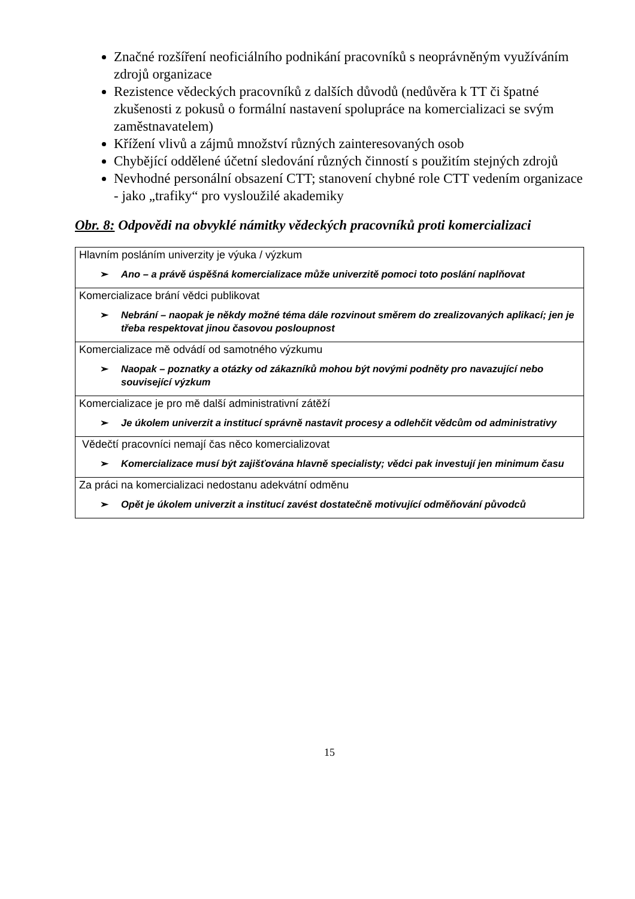Značné rozšíření neoficiálního podnikání pracovníků s neoprávněným využíváním zdrojů organizace
Rezistence vědeckých pracovníků z dalších důvodů (nedůvěra k TT či špatné zkušenosti z pokusů o formální nastavení spolupráce na komercializaci se svým zaměstnavatelem)
Křížení vlivů a zájmů množství různých zainteresovaných osob
Chybějící oddělené účetní sledování různých činností s použitím stejných zdrojů
Nevhodné personální obsazení CTT; stanovení chybné role CTT vedením organizace - jako „trafiky“ pro vysloužilé akademiky
Obr. 8: Odpovědi na obvyklé námitky vědeckých pracovníků proti komercializaci
| Hlavním posláním univerzity je výuka / výzkum ➢ Ano – a právě úspěšná komercializace může univerzitě pomoci toto poslání naplňovat |
| Komercializace brání vědci publikovat ➢ Nebrání – naopak je někdy možné téma dále rozvinout směrem do zrealizovaných aplikací; jen je třeba respektovat jinou časovou posloupnost |
| Komercializace mě odvádí od samotného výzkumu ➢ Naopak – poznatky a otázky od zákazníků mohou být novými podněty pro navazující nebo související výzkum |
| Komercializace je pro mě další administrativní zátěží ➢ Je úkolem univerzit a institucí správně nastavit procesy a odlehčit vědcům od administrativy |
| Vědečtí pracovníci nemají čas něco komercializovat ➢ Komercializace musí být zajišťována hlavně specialisty; vědci pak investují jen minimum času |
| Za práci na komercializaci nedostanu adekvátní odměnu ➢ Opět je úkolem univerzit a institucí zavést dostatečně motivující odměňování původců |
15